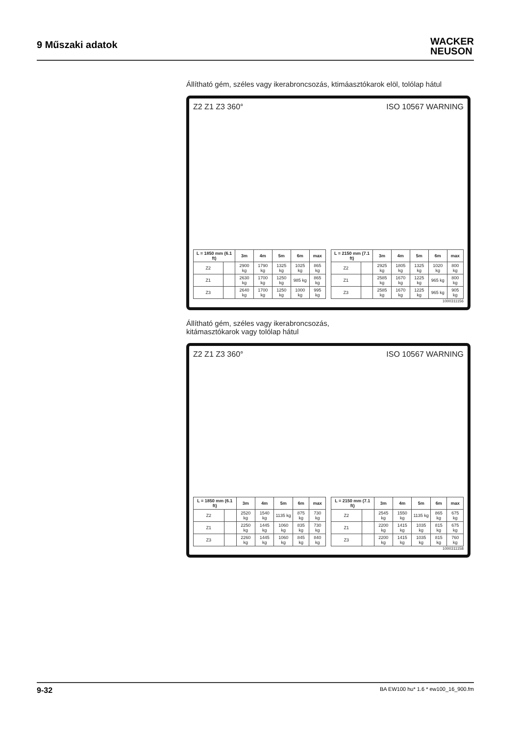9 Műszaki adatok
WACKER
NEUSON
Állítható gém, széles vagy ikerabroncsozás, ktimáasztókarok elöl, tolólap hátul
Z2 Z1 Z3 360° ISO 10567 WARNING
| L = 1850 mm (6.1 ft) | | 3m | 4m | 5m | 6m | max |
| --- | --- | --- | --- | --- | --- | --- |
| Z2 | | 2900 kg | 1790 kg | 1325 kg | 1025 kg | 865 kg |
| Z1 | | 2630 kg | 1700 kg | 1250 kg | 985 kg | 865 kg |
| Z3 | | 2640 kg | 1700 kg | 1250 kg | 1000 kg | 995 kg |
| L = 2150 mm (7.1 ft) | | 3m | 4m | 5m | 6m | max |
| --- | --- | --- | --- | --- | --- | --- |
| Z2 | | 2925 kg | 1805 kg | 1325 kg | 1020 kg | 800 kg |
| Z1 | | 2585 kg | 1670 kg | 1225 kg | 965 kg | 800 kg |
| Z3 | | 2585 kg | 1670 kg | 1225 kg | 965 kg | 905 kg |
1000311156
Állítható gém, széles vagy ikerabroncsozás,
kitámasztókarok vagy tolólap hátul
Z2 Z1 Z3 360° ISO 10567 WARNING
| L = 1850 mm (6.1 ft) | | 3m | 4m | 5m | 6m | max |
| --- | --- | --- | --- | --- | --- | --- |
| Z2 | | 2520 kg | 1540 kg | 1135 kg | 875 kg | 730 kg |
| Z1 | | 2250 kg | 1445 kg | 1060 kg | 835 kg | 730 kg |
| Z3 | | 2260 kg | 1445 kg | 1060 kg | 845 kg | 840 kg |
| L = 2150 mm (7.1 ft) | | 3m | 4m | 5m | 6m | max |
| --- | --- | --- | --- | --- | --- | --- |
| Z2 | | 2545 kg | 1550 kg | 1135 kg | 865 kg | 675 kg |
| Z1 | | 2200 kg | 1415 kg | 1035 kg | 815 kg | 675 kg |
| Z3 | | 2200 kg | 1415 kg | 1035 kg | 815 kg | 760 kg |
1000311158
9-32 BA EW100 hu* 1.6 * ew100_16_900.fm